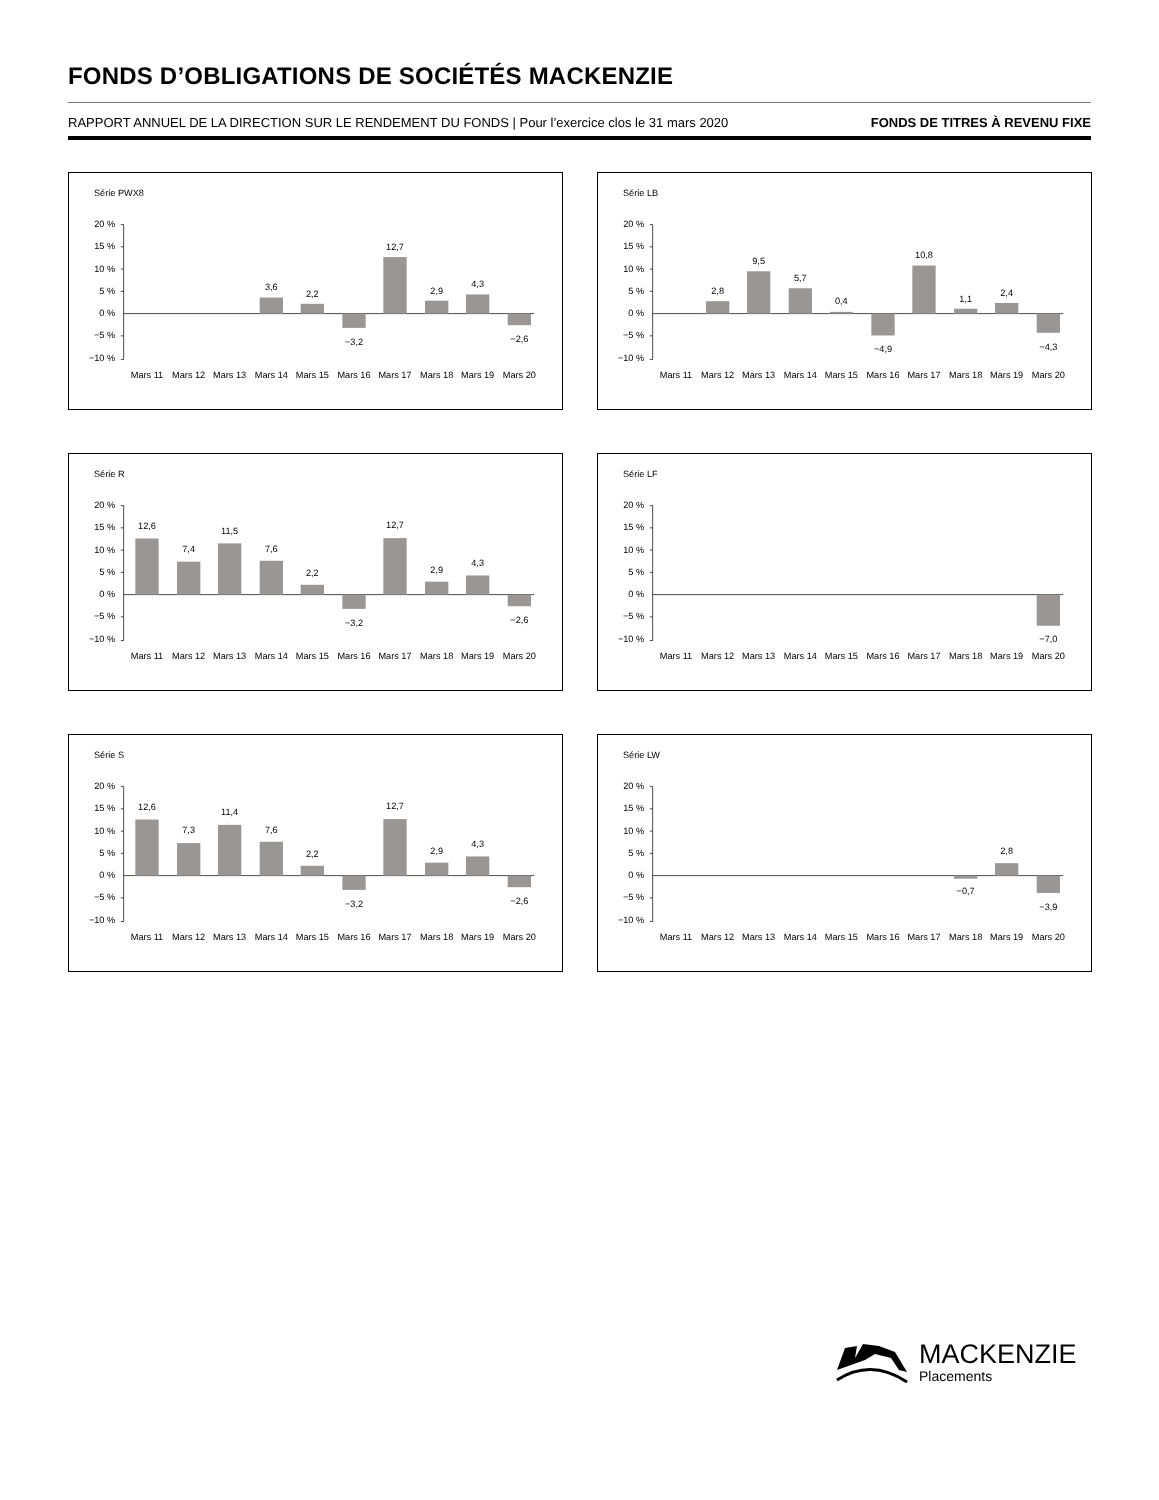FONDS D’OBLIGATIONS DE SOCIÉTÉS MACKENZIE
RAPPORT ANNUEL DE LA DIRECTION SUR LE RENDEMENT DU FONDS | Pour l’exercice clos le 31 mars 2020 FONDS DE TITRES À REVENU FIXE
Série PWX8
20 %
15 %
10 %
5 %
0 %
−5 %
−10 %
3,6
2,2
−3,2
12,7
2,9
4,3
−2,6
Mars 11
Mars 12
Mars 13
Mars 14
Mars 15
Mars 16
Mars 17
Mars 18
Mars 19
Mars 20
Série LB
20 %
15 %
10 %
5 %
0 %
−5 %
−10 %
2,8
9,5
5,7
0,4
−4,9
10,8
1,1
2,4
−4,3
Mars 11
Mars 12
Mars 13
Mars 14
Mars 15
Mars 16
Mars 17
Mars 18
Mars 19
Mars 20
Série R
20 %
15 %
10 %
5 %
0 %
−5 %
−10 %
12,6
7,4
11,5
7,6
2,2
−3,2
12,7
2,9
4,3
−2,6
Mars 11
Mars 12
Mars 13
Mars 14
Mars 15
Mars 16
Mars 17
Mars 18
Mars 19
Mars 20
Série LF
20 %
15 %
10 %
5 %
0 %
−5 %
−10 %
−7,0
Mars 11
Mars 12
Mars 13
Mars 14
Mars 15
Mars 16
Mars 17
Mars 18
Mars 19
Mars 20
Série S
20 %
15 %
10 %
5 %
0 %
−5 %
−10 %
12,6
7,3
11,4
7,6
2,2
−3,2
12,7
2,9
4,3
−2,6
Mars 11
Mars 12
Mars 13
Mars 14
Mars 15
Mars 16
Mars 17
Mars 18
Mars 19
Mars 20
Série LW
20 %
15 %
10 %
5 %
0 %
−5 %
−10 %
−0,7
2,8
−3,9
Mars 11
Mars 12
Mars 13
Mars 14
Mars 15
Mars 16
Mars 17
Mars 18
Mars 19
Mars 20
MACKENZIE
Placements